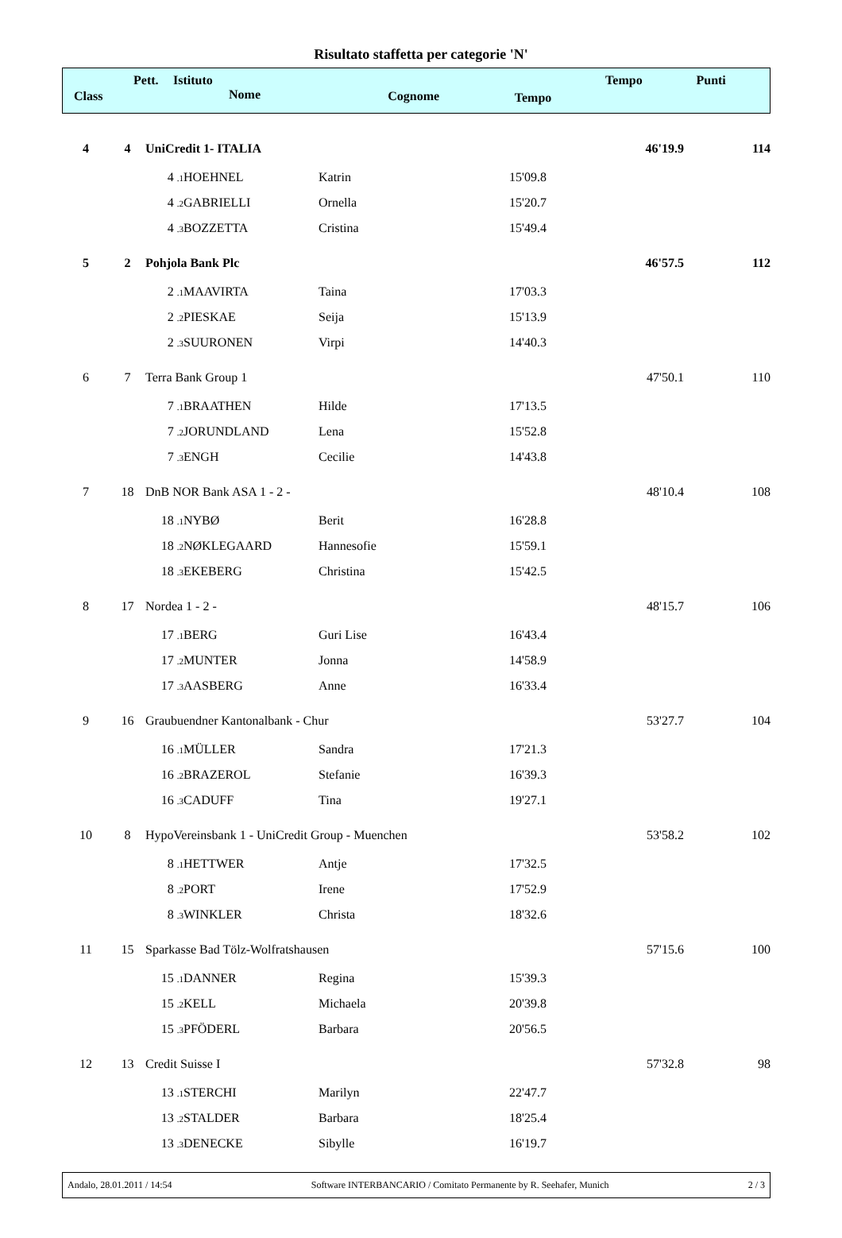Risultato staffetta per categorie 'N'
| Class | Pett. | Istituto Nome | Cognome | Tempo | Tempo | Punti |
| --- | --- | --- | --- | --- | --- | --- |
| 4 | 4 | UniCredit 1- ITALIA | | | | 46'19.9 | 114 |
| | | 4 .1 | HOEHNEL | Katrin | 15'09.8 | | |
| | | 4 .2 | GABRIELLI | Ornella | 15'20.7 | | |
| | | 4 .3 | BOZZETTA | Cristina | 15'49.4 | | |
| 5 | 2 | Pohjola Bank Plc | | | | 46'57.5 | 112 |
| | | 2 .1 | MAAVIRTA | Taina | 17'03.3 | | |
| | | 2 .2 | PIESKAE | Seija | 15'13.9 | | |
| | | 2 .3 | SUURONEN | Virpi | 14'40.3 | | |
| 6 | 7 | Terra Bank Group 1 | | | | 47'50.1 | 110 |
| | | 7 .1 | BRAATHEN | Hilde | 17'13.5 | | |
| | | 7 .2 | JORUNDLAND | Lena | 15'52.8 | | |
| | | 7 .3 | ENGH | Cecilie | 14'43.8 | | |
| 7 | 18 | DnB NOR Bank ASA 1 - 2 - | | | | 48'10.4 | 108 |
| | | 18 .1 | NYBØ | Berit | 16'28.8 | | |
| | | 18 .2 | NØKLEGAARD | Hannesofie | 15'59.1 | | |
| | | 18 .3 | EKEBERG | Christina | 15'42.5 | | |
| 8 | 17 | Nordea 1 - 2 - | | | | 48'15.7 | 106 |
| | | 17 .1 | BERG | Guri Lise | 16'43.4 | | |
| | | 17 .2 | MUNTER | Jonna | 14'58.9 | | |
| | | 17 .3 | AASBERG | Anne | 16'33.4 | | |
| 9 | 16 | Graubuendner Kantonalbank - Chur | | | | 53'27.7 | 104 |
| | | 16 .1 | MÜLLER | Sandra | 17'21.3 | | |
| | | 16 .2 | BRAZEROL | Stefanie | 16'39.3 | | |
| | | 16 .3 | CADUFF | Tina | 19'27.1 | | |
| 10 | 8 | HypoVereinsbank 1 - UniCredit Group - Muenchen | | | | 53'58.2 | 102 |
| | | 8 .1 | HETTWER | Antje | 17'32.5 | | |
| | | 8 .2 | PORT | Irene | 17'52.9 | | |
| | | 8 .3 | WINKLER | Christa | 18'32.6 | | |
| 11 | 15 | Sparkasse Bad Tölz-Wolfratshausen | | | | 57'15.6 | 100 |
| | | 15 .1 | DANNER | Regina | 15'39.3 | | |
| | | 15 .2 | KELL | Michaela | 20'39.8 | | |
| | | 15 .3 | PFÖDERL | Barbara | 20'56.5 | | |
| 12 | 13 | Credit Suisse I | | | | 57'32.8 | 98 |
| | | 13 .1 | STERCHI | Marilyn | 22'47.7 | | |
| | | 13 .2 | STALDER | Barbara | 18'25.4 | | |
| | | 13 .3 | DENECKE | Sibylle | 16'19.7 | | |
Andalo, 28.01.2011 / 14:54 Software INTERBANCARIO / Comitato Permanente by R. Seehafer, Munich 2 / 3